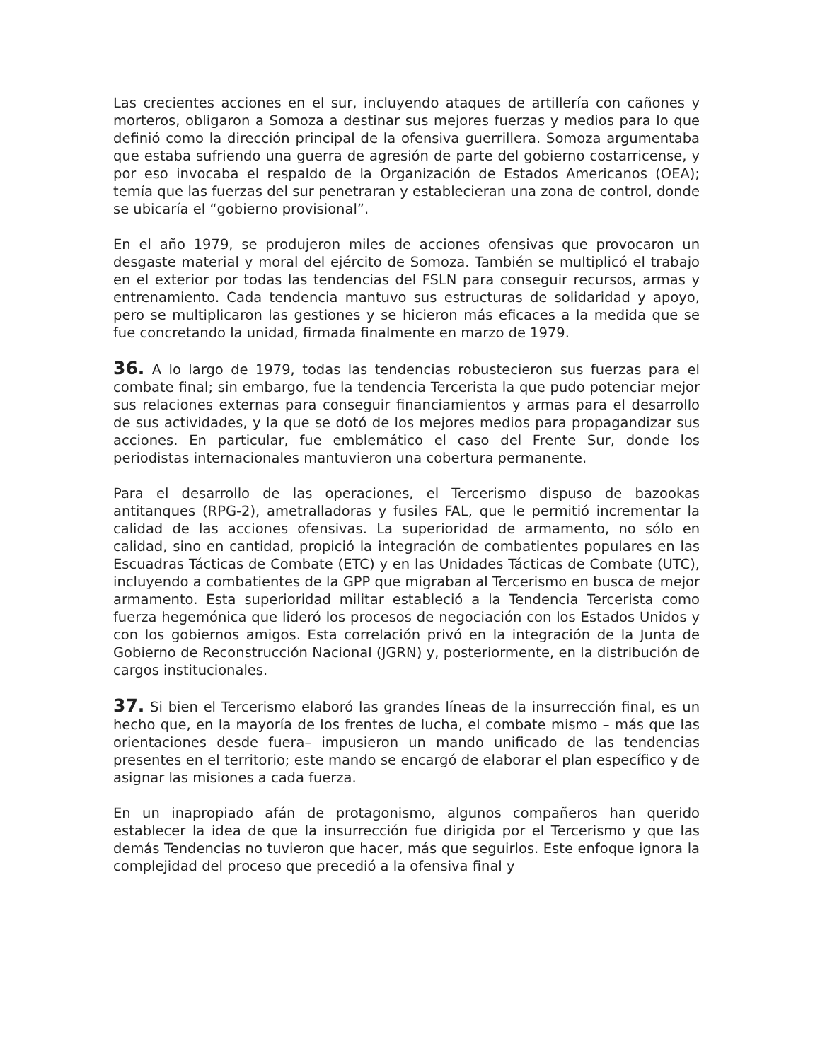Las crecientes acciones en el sur, incluyendo ataques de artillería con cañones y morteros, obligaron a Somoza a destinar sus mejores fuerzas y medios para lo que definió como la dirección principal de la ofensiva guerrillera. Somoza argumentaba que estaba sufriendo una guerra de agresión de parte del gobierno costarricense, y por eso invocaba el respaldo de la Organización de Estados Americanos (OEA); temía que las fuerzas del sur penetraran y establecieran una zona de control, donde se ubicaría el “gobierno provisional”.
En el año 1979, se produjeron miles de acciones ofensivas que provocaron un desgaste material y moral del ejército de Somoza. También se multiplicó el trabajo en el exterior por todas las tendencias del FSLN para conseguir recursos, armas y entrenamiento. Cada tendencia mantuvo sus estructuras de solidaridad y apoyo, pero se multiplicaron las gestiones y se hicieron más eficaces a la medida que se fue concretando la unidad, firmada finalmente en marzo de 1979.
36. A lo largo de 1979, todas las tendencias robustecieron sus fuerzas para el combate final; sin embargo, fue la tendencia Tercerista la que pudo potenciar mejor sus relaciones externas para conseguir financiamientos y armas para el desarrollo de sus actividades, y la que se dotó de los mejores medios para propagandizar sus acciones. En particular, fue emblemático el caso del Frente Sur, donde los periodistas internacionales mantuvieron una cobertura permanente.
Para el desarrollo de las operaciones, el Tercerismo dispuso de bazookas antitanques (RPG-2), ametralladoras y fusiles FAL, que le permitió incrementar la calidad de las acciones ofensivas. La superioridad de armamento, no sólo en calidad, sino en cantidad, propició la integración de combatientes populares en las Escuadras Tácticas de Combate (ETC) y en las Unidades Tácticas de Combate (UTC), incluyendo a combatientes de la GPP que migraban al Tercerismo en busca de mejor armamento. Esta superioridad militar estableció a la Tendencia Tercerista como fuerza hegemónica que lideró los procesos de negociación con los Estados Unidos y con los gobiernos amigos. Esta correlación privó en la integración de la Junta de Gobierno de Reconstrucción Nacional (JGRN) y, posteriormente, en la distribución de cargos institucionales.
37. Si bien el Tercerismo elaboró las grandes líneas de la insurrección final, es un hecho que, en la mayoría de los frentes de lucha, el combate mismo – más que las orientaciones desde fuera– impusieron un mando unificado de las tendencias presentes en el territorio; este mando se encargó de elaborar el plan específico y de asignar las misiones a cada fuerza.
En un inapropiado afán de protagonismo, algunos compañeros han querido establecer la idea de que la insurrección fue dirigida por el Tercerismo y que las demás Tendencias no tuvieron que hacer, más que seguirlos. Este enfoque ignora la complejidad del proceso que precedió a la ofensiva final y